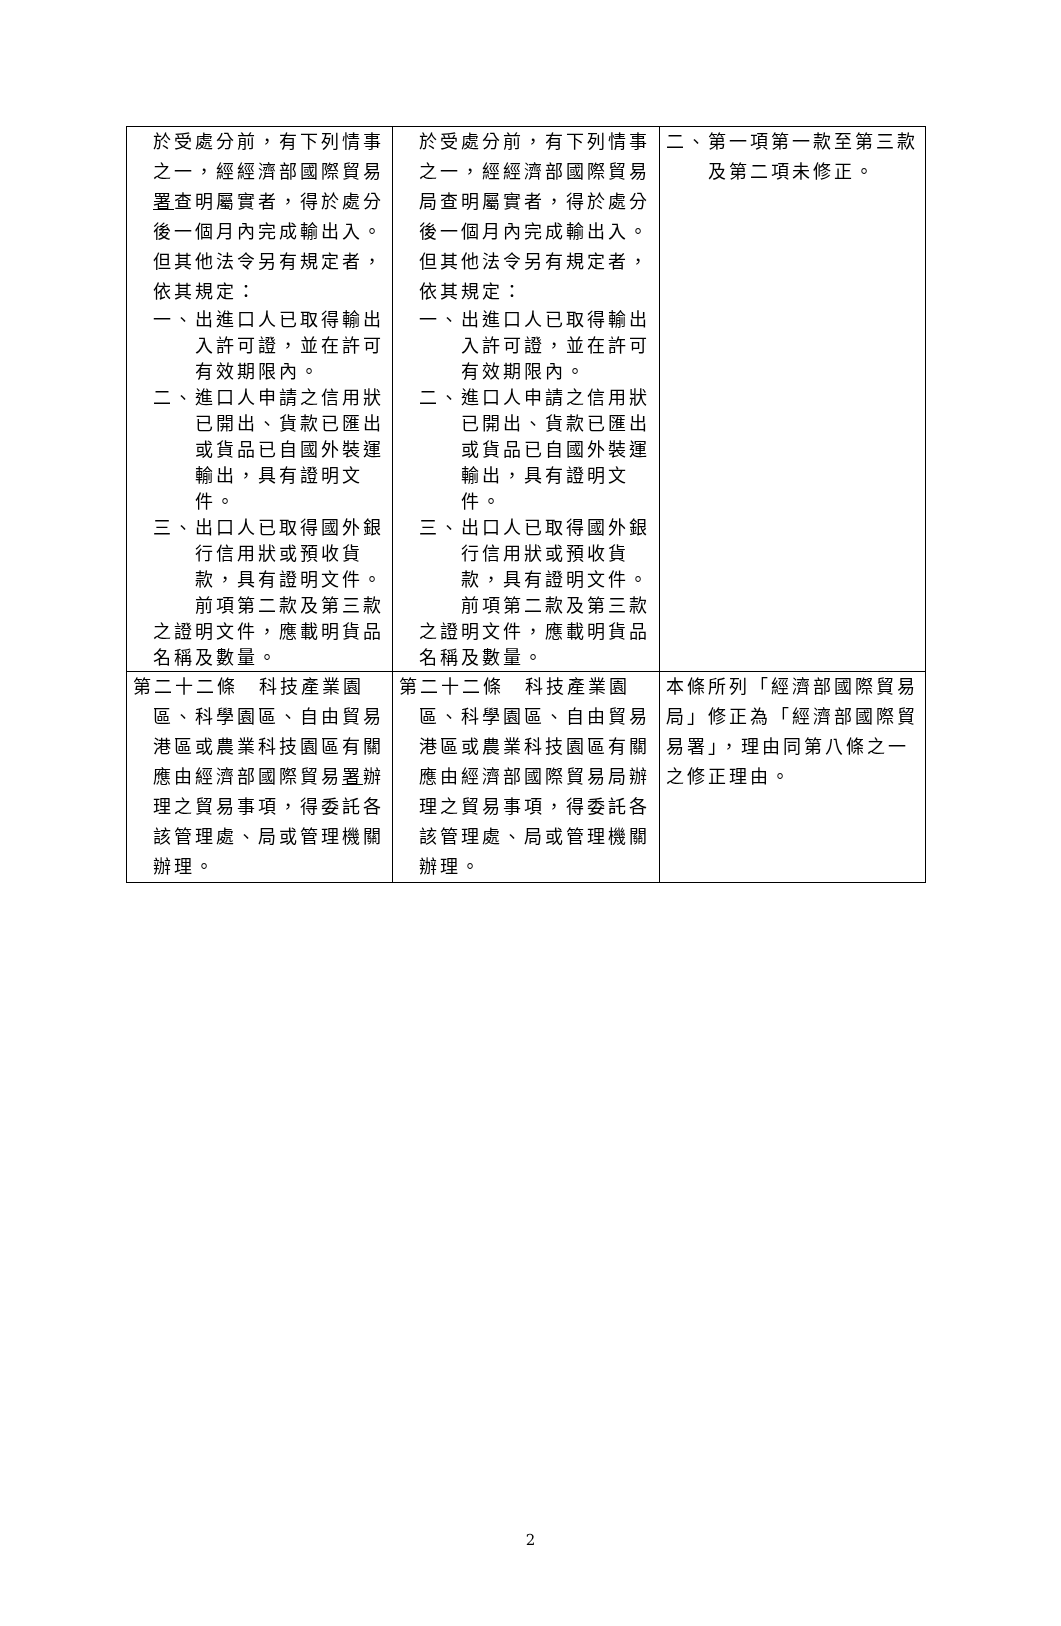| 於受處分前，有下列情事之一，經經濟部國際貿易 署 查明屬實者，得於處分後一個月內完成輸出入。但其他法令另有規定者，依其規定： 一、出進口人已取得輸出入許可證，並在許可有效期限內。 二、進口人申請之信用狀已開出、貨款已匯出或貨品已自國外裝運輸出，具有證明文件。 三、出口人已取得國外銀行信用狀或預收貨款，具有證明文件。 前項第二款及第三款之證明文件，應載明貨品名稱及數量。 | 於受處分前，有下列情事之一，經經濟部國際貿易局查明屬實者，得於處分後一個月內完成輸出入。但其他法令另有規定者，依其規定： 一、出進口人已取得輸出入許可證，並在許可有效期限內。 二、進口人申請之信用狀已開出、貨款已匯出或貨品已自國外裝運輸出，具有證明文件。 三、出口人已取得國外銀行信用狀或預收貨款，具有證明文件。 前項第二款及第三款之證明文件，應載明貨品名稱及數量。 | 二、第一項第一款至第三款及第二項未修正。 |
| 第二十二條 科技產業園區、科學園區、自由貿易港區或農業科技園區有關應由經濟部國際貿易 署 辦理之貿易事項，得委託各該管理處、局或管理機關辦理。 | 第二十二條 科技產業園區、科學園區、自由貿易港區或農業科技園區有關應由經濟部國際貿易局辦理之貿易事項，得委託各該管理處、局或管理機關辦理。 | 本條所列「經濟部國際貿易局」修正為「經濟部國際貿易署」，理由同第八條之一之修正理由。 |
2